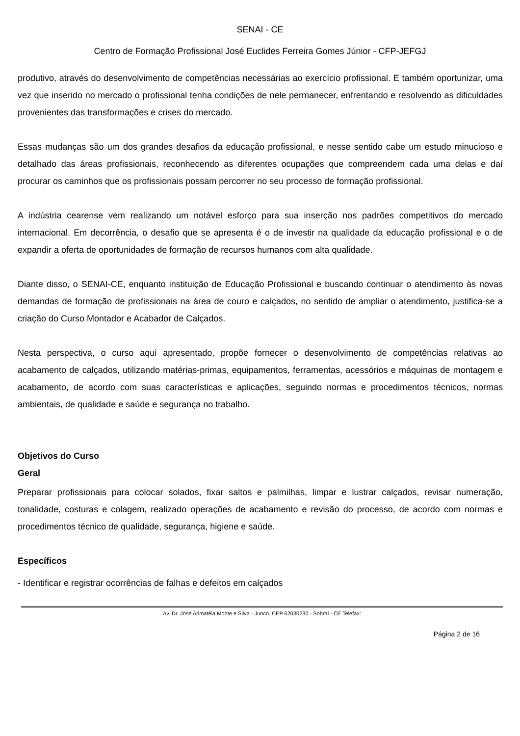SENAI - CE
Centro de Formação Profissional José Euclides Ferreira Gomes Júnior - CFP-JEFGJ
produtivo, através do desenvolvimento de competências necessárias ao exercício profissional. E também oportunizar, uma vez que inserido no mercado o profissional tenha condições de nele permanecer, enfrentando e resolvendo as dificuldades provenientes das transformações e crises do mercado.
Essas mudanças são um dos grandes desafios da educação profissional, e nesse sentido cabe um estudo minucioso e detalhado das áreas profissionais, reconhecendo as diferentes ocupações que compreendem cada uma delas e daí procurar os caminhos que os profissionais possam percorrer no seu processo de formação profissional.
A indústria cearense vem realizando um notável esforço para sua inserção nos padrões competitivos do mercado internacional. Em decorrência, o desafio que se apresenta é o de investir na qualidade da educação profissional e o de expandir a oferta de oportunidades de formação de recursos humanos com alta qualidade.
Diante disso, o SENAI-CE, enquanto instituição de Educação Profissional e buscando continuar o atendimento às novas demandas de formação de profissionais na área de couro e calçados, no sentido de ampliar o atendimento, justifica-se a criação do Curso Montador e Acabador de Calçados.
Nesta perspectiva, o curso aqui apresentado, propõe fornecer o desenvolvimento de competências relativas ao acabamento de calçados, utilizando matérias-primas, equipamentos, ferramentas, acessórios e máquinas de montagem e acabamento, de acordo com suas características e aplicações, seguindo normas e procedimentos técnicos, normas ambientais, de qualidade e saúde e segurança no trabalho.
Objetivos do Curso
Geral
Preparar profissionais para colocar solados, fixar saltos e palmilhas, limpar e lustrar calçados, revisar numeração, tonalidade, costuras e colagem, realizado operações de acabamento e revisão do processo, de acordo com normas e procedimentos técnico de qualidade, segurança, higiene e saúde.
Específicos
- Identificar e registrar ocorrências de falhas e defeitos em calçados
Av. Dr. José Arimatéia Monte e Silva - Junco. CEP 62030230 - Sobral - CE Telefax:
Página 2 de 16